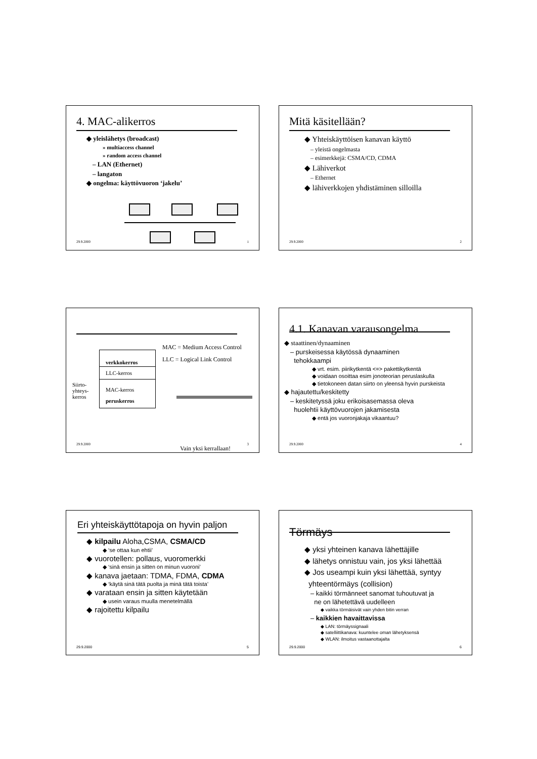4. MAC-alikerros
◆ yleislähetys (broadcast)
» multiaccess channel
» random access channel
– LAN (Ethernet)
– langaton
◆ ongelma: käyttövuoron ‘jakelu’
29.9.2000 1
Mitä käsitellään?
◆ Yhteiskäyttöisen kanavan käyttö
– yleistä ongelmasta
– esimerkkejä: CSMA/CD, CDMA
◆ Lähiverkot
– Ethernet
◆ lähiverkkojen yhdistäminen silloilla
29.9.2000 2
MAC = Medium Access Control
LLC = Logical Link Control
verkkokerros
LLC-kerros
MAC-kerros
peruskerros
Siirto-
yhteys-
kerros
Vain yksi kerrallaan!
29.9.2000 3
4.1. Kanavan varausongelma
◆ staattinen/dynaaminen
– purskeisessa käytössä dynaaminen
tehokkaampi
◆ vrt. esim. piirikytkentä <=> pakettikytkentä
◆ voidaan osoittaa esim jonoteorian peruslaskulla
◆ tietokoneen datan siirto on yleensä hyvin purskeista
◆ hajautettu/keskitetty
– keskitetyssä joku erikoisasemassa oleva
huolehtii käyttövuorojen jakamisesta
◆ entä jos vuoronjakaja vikaantuu?
29.9.2000 4
Eri yhteiskäyttötapoja on hyvin paljon
◆ kilpailu Aloha,CSMA, CSMA/CD
◆ ‘se ottaa kun ehtii’
◆ vuorotellen: pollaus, vuoromerkki
◆ ‘sinä ensin ja sitten on minun vuoroni’
◆ kanava jaetaan: TDMA, FDMA, CDMA
◆ ‘käytä sinä tätä puolta ja minä tätä toista’
◆ varataan ensin ja sitten käytetään
◆ usein varaus muulla menetelmällä
◆ rajoitettu kilpailu
29.9.2000 5
Törmäys
◆ yksi yhteinen kanava lähettäjille
◆ lähetys onnistuu vain, jos yksi lähettää
◆ Jos useampi kuin yksi lähettää, syntyy
yhteentörmäys (collision)
– kaikki törmänneet sanomat tuhoutuvat ja
ne on lähetettävä uudelleen
◆ vaikka törmäisivät vain yhden bitin verran
– kaikkien havaittavissa
◆ LAN: törmäyssignaali
◆ satelliittikanava: kuuntelee oman lähetyksensä
◆ WLAN: ilmoitus vastaanottajalta
29.9.2000 6